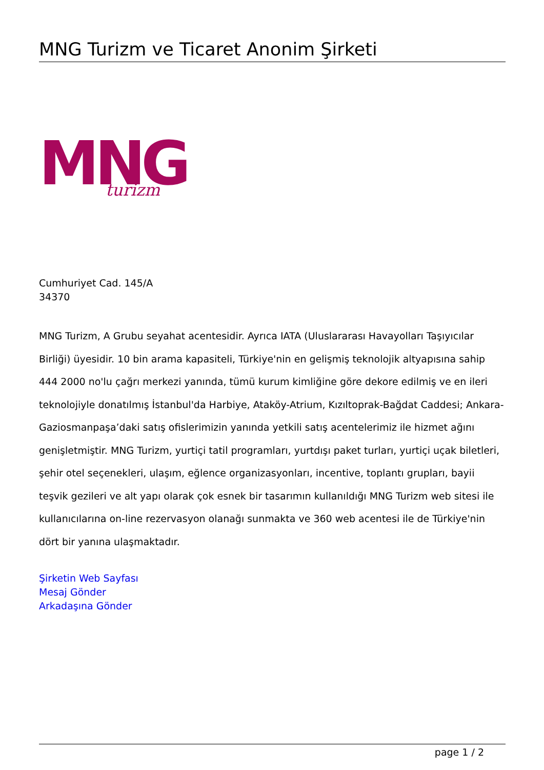MNG Turizm ve Ticaret Anonim Şirketi
MNG
turizm
Cumhuriyet Cad. 145/A
34370
MNG Turizm, A Grubu seyahat acentesidir. Ayrıca IATA (Uluslararası Havayolları Taşıyıcılar Birliği) üyesidir. 10 bin arama kapasiteli, Türkiye'nin en gelişmiş teknolojik altyapısına sahip 444 2000 no'lu çağrı merkezi yanında, tümü kurum kimliğine göre dekore edilmiş ve en ileri teknolojiyle donatılmış İstanbul'da Harbiye, Ataköy-Atrium, Kızıltoprak-Bağdat Caddesi; Ankara-Gaziosmanpaşa’daki satış ofislerimizin yanında yetkili satış acentelerimiz ile hizmet ağını genişletmiştir. MNG Turizm, yurtiçi tatil programları, yurtdışı paket turları, yurtiçi uçak biletleri, şehir otel seçenekleri, ulaşım, eğlence organizasyonları, incentive, toplantı grupları, bayii teşvik gezileri ve alt yapı olarak çok esnek bir tasarımın kullanıldığı MNG Turizm web sitesi ile kullanıcılarına on-line rezervasyon olanağı sunmakta ve 360 web acentesi ile de Türkiye'nin dört bir yanına ulaşmaktadır.
Şirketin Web Sayfası
Mesaj Gönder
Arkadaşına Gönder
page 1 / 2